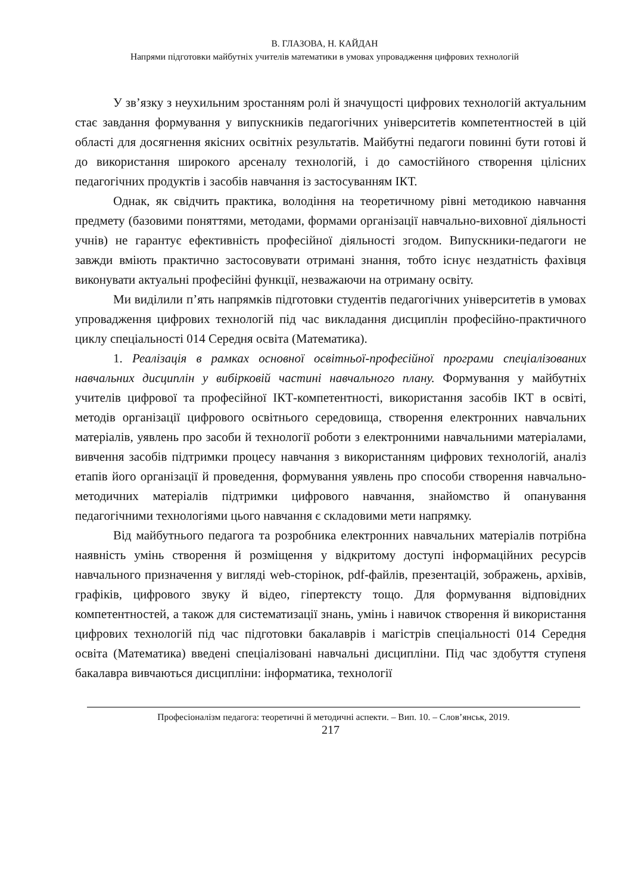В. ГЛАЗОВА, Н. КАЙДАН
Напрями підготовки майбутніх учителів математики в умовах упровадження цифрових технологій
У зв’язку з неухильним зростанням ролі й значущості цифрових технологій актуальним стає завдання формування у випускників педагогічних університетів компетентностей в цій області для досягнення якісних освітніх результатів. Майбутні педагоги повинні бути готові й до використання широкого арсеналу технологій, і до самостійного створення цілісних педагогічних продуктів і засобів навчання із застосуванням ІКТ.
Однак, як свідчить практика, володіння на теоретичному рівні методикою навчання предмету (базовими поняттями, методами, формами організації навчально-виховної діяльності учнів) не гарантує ефективність професійної діяльності згодом. Випускники-педагоги не завжди вміють практично застосовувати отримані знання, тобто існує нездатність фахівця виконувати актуальні професійні функції, незважаючи на отриману освіту.
Ми виділили п’ять напрямків підготовки студентів педагогічних університетів в умовах упровадження цифрових технологій під час викладання дисциплін професійно-практичного циклу спеціальності 014 Середня освіта (Математика).
1. Реалізація в рамках основної освітньої-професійної програми спеціалізованих навчальних дисциплін у вибірковій частині навчального плану. Формування у майбутніх учителів цифрової та професійної ІКТ-компетентності, використання засобів ІКТ в освіті, методів організації цифрового освітнього середовища, створення електронних навчальних матеріалів, уявлень про засоби й технології роботи з електронними навчальними матеріалами, вивчення засобів підтримки процесу навчання з використанням цифрових технологій, аналіз етапів його організації й проведення, формування уявлень про способи створення навчально-методичних матеріалів підтримки цифрового навчання, знайомство й опанування педагогічними технологіями цього навчання є складовими мети напрямку.
Від майбутнього педагога та розробника електронних навчальних матеріалів потрібна наявність умінь створення й розміщення у відкритому доступі інформаційних ресурсів навчального призначення у вигляді web-сторінок, pdf-файлів, презентацій, зображень, архівів, графіків, цифрового звуку й відео, гіпертексту тощо. Для формування відповідних компетентностей, а також для систематизації знань, умінь і навичок створення й використання цифрових технологій під час підготовки бакалаврів і магістрів спеціальності 014 Середня освіта (Математика) введені спеціалізовані навчальні дисципліни. Під час здобуття ступеня бакалавра вивчаються дисципліни: інформатика, технології
Професіоналізм педагога: теоретичні й методичні аспекти. – Вип. 10. – Слов’янськ, 2019.
217